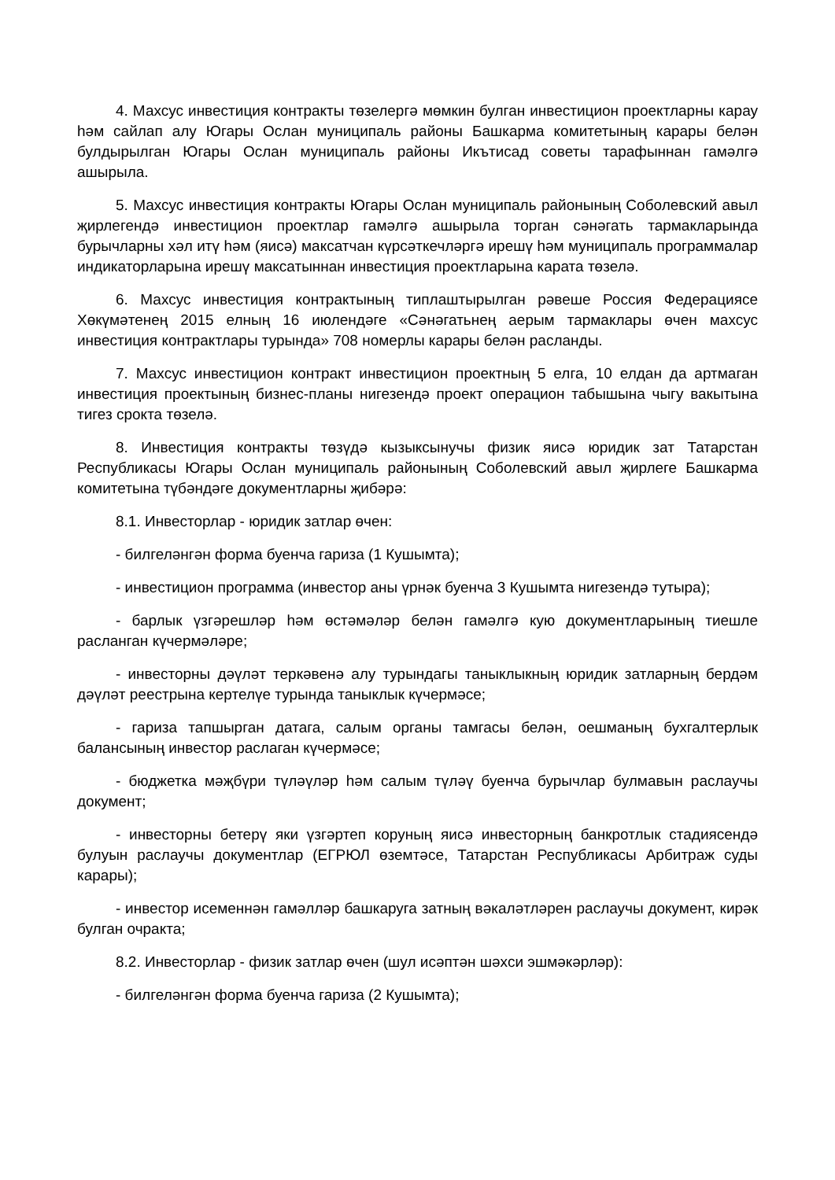4. Махсус инвестиция контракты төзелергә мөмкин булган инвестицион проектларны карау һәм сайлап алу Югары Ослан муниципаль районы Башкарма комитетының карары белән булдырылган Югары Ослан муниципаль районы Икътисад советы тарафыннан гамәлгә ашырыла.
5. Махсус инвестиция контракты Югары Ослан муниципаль районының Соболевский авыл җирлегендә инвестицион проектлар гамәлгә ашырыла торган сәнәгать тармакларында бурычларны хәл итү һәм (яисә) максатчан күрсәткечләргә ирешү һәм муниципаль программалар индикаторларына ирешү максатыннан инвестиция проектларына карата төзелә.
6. Махсус инвестиция контрактының типлаштырылган рәвеше Россия Федерациясе Хөкүмәтенең 2015 елның 16 июлендәге «Сәнәгатьнең аерым тармаклары өчен махсус инвестиция контрактлары турында» 708 номерлы карары белән расланды.
7. Махсус инвестицион контракт инвестицион проектның 5 елга, 10 елдан да артмаган инвестиция проектының бизнес-планы нигезендә проект операцион табышына чыгу вакытына тигез срокта төзелә.
8. Инвестиция контракты төзүдә кызыксынучы физик яисә юридик зат Татарстан Республикасы Югары Ослан муниципаль районының Соболевский авыл җирлеге Башкарма комитетына түбәндәге документларны җибәрә:
8.1. Инвесторлар - юридик затлар өчен:
- билгеләнгән форма буенча гариза (1 Кушымта);
- инвестицион программа (инвестор аны үрнәк буенча 3 Кушымта нигезендә тутыра);
- барлык үзгәрешләр һәм өстәмәләр белән гамәлгә кую документларының тиешле расланган күчермәләре;
- инвесторны дәүләт теркәвенә алу турындагы таныклыкның юридик затларның бердәм дәүләт реестрына кертелүе турында таныклык күчермәсе;
- гариза тапшырган датага, салым органы тамгасы белән, оешманың бухгалтерлык балансының инвестор раслаган күчермәсе;
- бюджетка мәҗбүри түләүләр һәм салым түләү буенча бурычлар булмавын раслаучы документ;
- инвесторны бетерү яки үзгәртеп коруның яисә инвесторның банкротлык стадиясендә булуын раслаучы документлар (ЕГРЮЛ өземтәсе, Татарстан Республикасы Арбитраж суды карары);
- инвестор исеменнән гамәлләр башкаруга затның вәкаләтләрен раслаучы документ, кирәк булган очракта;
8.2. Инвесторлар - физик затлар өчен (шул исәптән шәхси эшмәкәрләр):
- билгеләнгән форма буенча гариза (2 Кушымта);